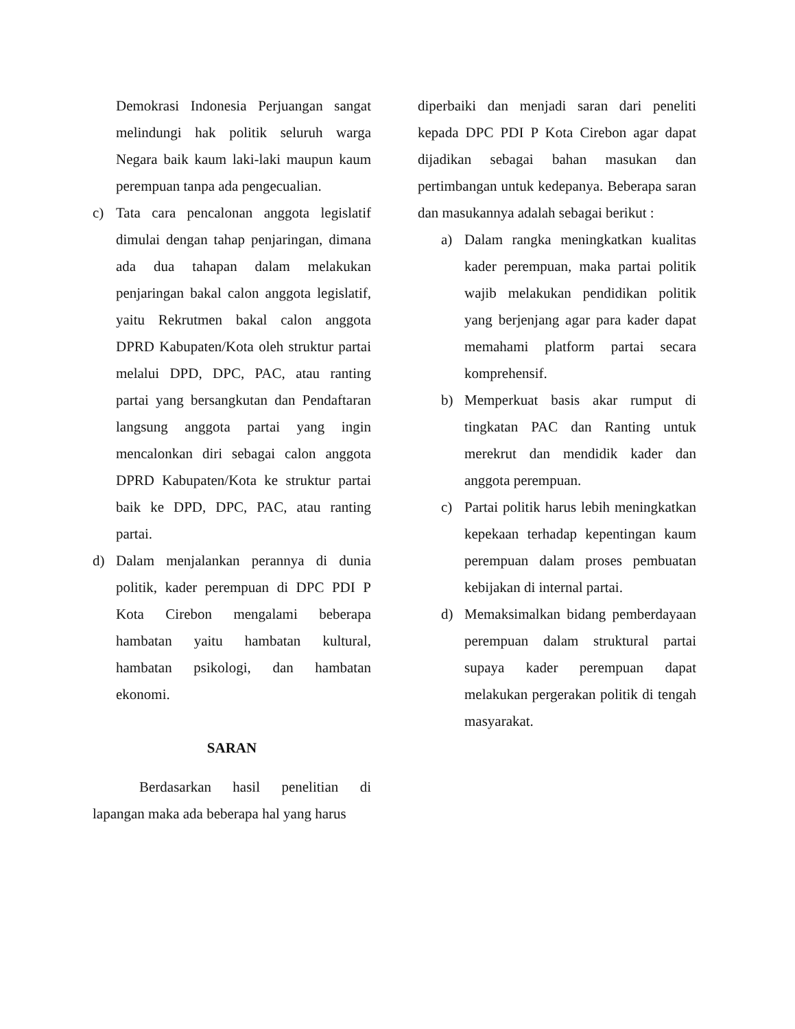Demokrasi Indonesia Perjuangan sangat melindungi hak politik seluruh warga Negara baik kaum laki-laki maupun kaum perempuan tanpa ada pengecualian.
c) Tata cara pencalonan anggota legislatif dimulai dengan tahap penjaringan, dimana ada dua tahapan dalam melakukan penjaringan bakal calon anggota legislatif, yaitu Rekrutmen bakal calon anggota DPRD Kabupaten/Kota oleh struktur partai melalui DPD, DPC, PAC, atau ranting partai yang bersangkutan dan Pendaftaran langsung anggota partai yang ingin mencalonkan diri sebagai calon anggota DPRD Kabupaten/Kota ke struktur partai baik ke DPD, DPC, PAC, atau ranting partai.
d) Dalam menjalankan perannya di dunia politik, kader perempuan di DPC PDI P Kota Cirebon mengalami beberapa hambatan yaitu hambatan kultural, hambatan psikologi, dan hambatan ekonomi.
SARAN
Berdasarkan hasil penelitian di lapangan maka ada beberapa hal yang harus
diperbaiki dan menjadi saran dari peneliti kepada DPC PDI P Kota Cirebon agar dapat dijadikan sebagai bahan masukan dan pertimbangan untuk kedepanya. Beberapa saran dan masukannya adalah sebagai berikut :
a) Dalam rangka meningkatkan kualitas kader perempuan, maka partai politik wajib melakukan pendidikan politik yang berjenjang agar para kader dapat memahami platform partai secara komprehensif.
b) Memperkuat basis akar rumput di tingkatan PAC dan Ranting untuk merekrut dan mendidik kader dan anggota perempuan.
c) Partai politik harus lebih meningkatkan kepekaan terhadap kepentingan kaum perempuan dalam proses pembuatan kebijakan di internal partai.
d) Memaksimalkan bidang pemberdayaan perempuan dalam struktural partai supaya kader perempuan dapat melakukan pergerakan politik di tengah masyarakat.